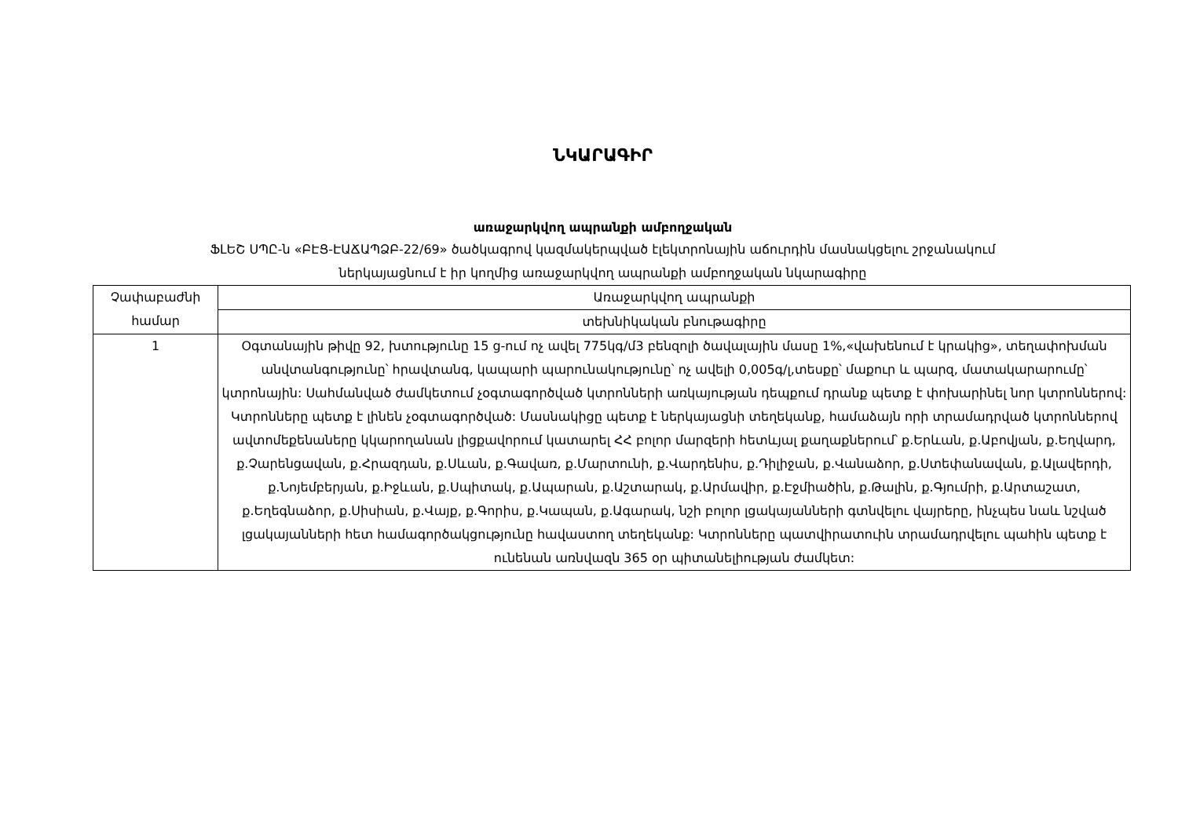ՆԿԱՐԱԳԻՐ
առաջարկվող ապրանքի ամբողջական
ՖԼԵՇ ՍՊԸ-ն «ԲԷՑ-ԷԱՃԱՊՁԲ-22/69» ծածկագրով կազմակերպված էլեկտրոնային աճուրդին մասնակցելու շրջանակում
ներկայացնում է իր կողմից առաջարկվող ապրանքի ամբողջական նկարագիրը
| Չափաբաժնի համար | Առաջարկվող ապրանքի |
| | տեխնիկական բնութագիրը |
| 1 | Օգտանային թիվը 92, խտությունը 15 ց-ում ոչ ավել 775կգ/մ3 բենզոլի ծավալային մասը 1%,«վախենում է կրակից», տեղափոխման անվտանգությունը՝ հրավտանգ, կապարի պարունակությունը՝ ոչ ավելի 0,005գ/լ,տեսքը՝ մաքուր և պարզ, մատակարարումը՝ կտրոնային: Սահմանված ժամկետում չօգտագործված կտրոնների առկայության դեպքում դրանք պետք է փոխարինել նոր կտրոններով: Կտրոնները պետք է լինեն չօգտագործված: Մասնակիցը պետք է ներկայացնի տեղեկանք, համաձայն որի տրամադրված կտրոններով ավտոմեքենաները կկարողանան լիցքավորում կատարել ՀՀ բոլոր մարզերի հետևյալ քաղաքներում՝ ք.Երևան, ք.Աբովյան, ք.Եղվարդ, ք.Չարենցավան, ք.Հրազդան, ք.Սևան, ք.Գավառ, ք.Մարտունի, ք.Վարդենիս, ք.Դիլիջան, ք.Վանաձոր, ք.Ստեփանավան, ք.Ալավերդի, ք.Նոյեմբերյան, ք.Իջևան, ք.Սպիտակ, ք.Ապարան, ք.Աշտարակ, ք.Արմավիր, ք.Էջմիածին, ք.Թալին, ք.Գյումրի, ք.Արտաշատ, ք.Եղեգնաձոր, ք.Սիսիան, ք.Վայք, ք.Գորիս, ք.Կապան, ք.Ագարակ, նշի բոլոր լցակայանների գտնվելու վայրերը, ինչպես նաև նշված լցակայանների հետ համագործակցությունը հավաստող տեղեկանք: Կտրոնները պատվիրատուին տրամադրվելու պահին պետք է ունենան առնվազն 365 օր պիտանելիության ժամկետ: |